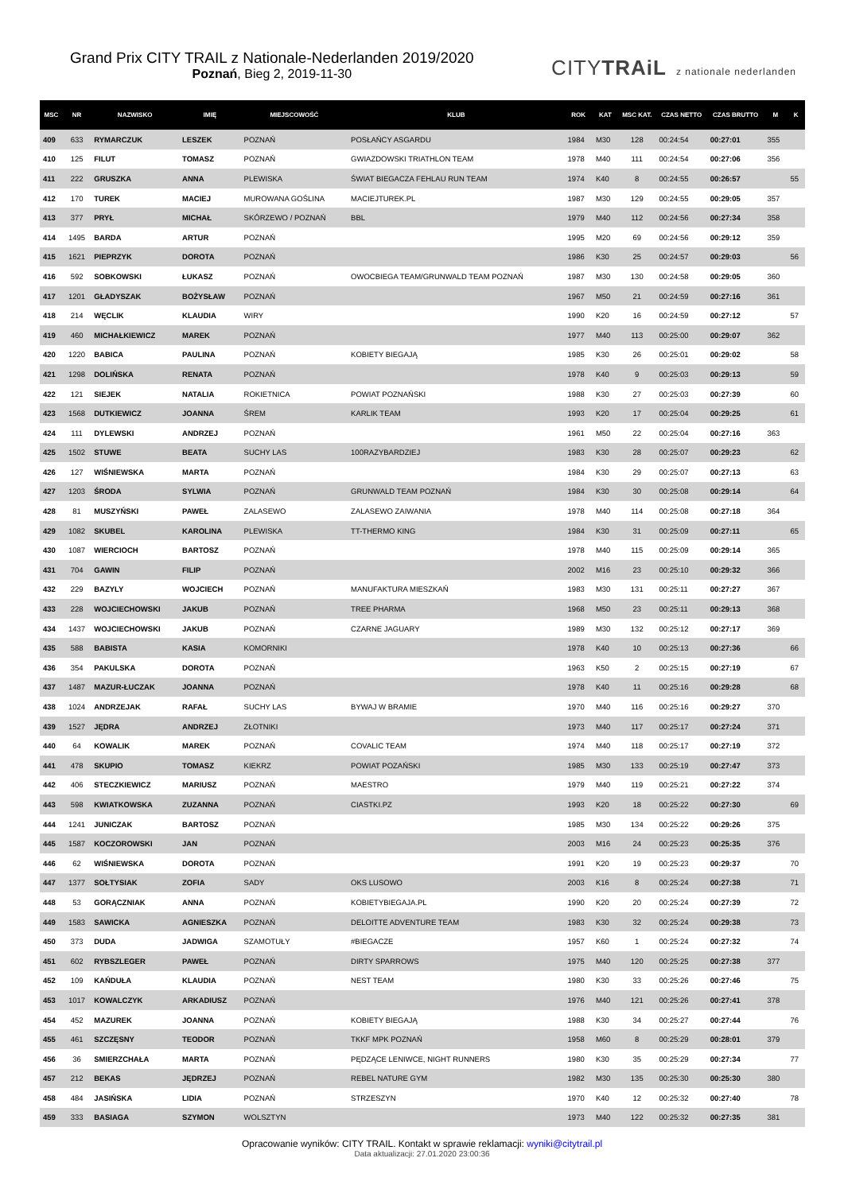Grand Prix CITY TRAIL z Nationale-Nederlanden 2019/2020
Poznań, Bieg 2, 2019-11-30
CITYTRAiL z nationale nederlanden
| MSC | NR | NAZWISKO | IMIĘ | MIEJSCOWOŚĆ | KLUB | ROK | KAT | MSC KAT. | CZAS NETTO | CZAS BRUTTO | M | K |
| --- | --- | --- | --- | --- | --- | --- | --- | --- | --- | --- | --- | --- |
| 409 | 633 | RYMARCZUK | LESZEK | POZNAŃ | POSŁAŃCY ASGARDU | 1984 | M30 | 128 | 00:24:54 | 00:27:01 | 355 | |
| 410 | 125 | FILUT | TOMASZ | POZNAŃ | GWIAZDOWSKI TRIATHLON TEAM | 1978 | M40 | 111 | 00:24:54 | 00:27:06 | 356 | |
| 411 | 222 | GRUSZKA | ANNA | PLEWISKA | ŚWIAT BIEGACZA FEHLAU RUN TEAM | 1974 | K40 | 8 | 00:24:55 | 00:26:57 | | 55 |
| 412 | 170 | TUREK | MACIEJ | MUROWANA GOŚLINA | MACIEJTUREK.PL | 1987 | M30 | 129 | 00:24:55 | 00:29:05 | 357 | |
| 413 | 377 | PRYŁ | MICHAŁ | SKÓRZEWO / POZNAŃ | BBL | 1979 | M40 | 112 | 00:24:56 | 00:27:34 | 358 | |
| 414 | 1495 | BARDA | ARTUR | POZNAŃ | | 1995 | M20 | 69 | 00:24:56 | 00:29:12 | 359 | |
| 415 | 1621 | PIEPRZYK | DOROTA | POZNAŃ | | 1986 | K30 | 25 | 00:24:57 | 00:29:03 | | 56 |
| 416 | 592 | SOBKOWSKI | ŁUKASZ | POZNAŃ | OWOCBIEGA TEAM/GRUNWALD TEAM POZNAŃ | 1987 | M30 | 130 | 00:24:58 | 00:29:05 | 360 | |
| 417 | 1201 | GŁADYSZAK | BOŻYSŁAW | POZNAŃ | | 1967 | M50 | 21 | 00:24:59 | 00:27:16 | 361 | |
| 418 | 214 | WĘCLIK | KLAUDIA | WIRY | | 1990 | K20 | 16 | 00:24:59 | 00:27:12 | | 57 |
| 419 | 460 | MICHAŁKIEWICZ | MAREK | POZNAŃ | | 1977 | M40 | 113 | 00:25:00 | 00:29:07 | 362 | |
| 420 | 1220 | BABICA | PAULINA | POZNAŃ | KOBIETY BIEGAJĄ | 1985 | K30 | 26 | 00:25:01 | 00:29:02 | | 58 |
| 421 | 1298 | DOLIŃSKA | RENATA | POZNAŃ | | 1978 | K40 | 9 | 00:25:03 | 00:29:13 | | 59 |
| 422 | 121 | SIEJEK | NATALIA | ROKIETNICA | POWIAT POZNAŃSKI | 1988 | K30 | 27 | 00:25:03 | 00:27:39 | | 60 |
| 423 | 1568 | DUTKIEWICZ | JOANNA | ŚREM | KARLIK TEAM | 1993 | K20 | 17 | 00:25:04 | 00:29:25 | | 61 |
| 424 | 111 | DYLEWSKI | ANDRZEJ | POZNAŃ | | 1961 | M50 | 22 | 00:25:04 | 00:27:16 | 363 | |
| 425 | 1502 | STUWE | BEATA | SUCHY LAS | 100RAZYBARDZIEJ | 1983 | K30 | 28 | 00:25:07 | 00:29:23 | | 62 |
| 426 | 127 | WIŚNIEWSKA | MARTA | POZNAŃ | | 1984 | K30 | 29 | 00:25:07 | 00:27:13 | | 63 |
| 427 | 1203 | ŚRODA | SYLWIA | POZNAŃ | GRUNWALD TEAM POZNAŃ | 1984 | K30 | 30 | 00:25:08 | 00:29:14 | | 64 |
| 428 | 81 | MUSZYŃSKI | PAWEŁ | ZALASEWO | ZALASEWO ZAIWANIA | 1978 | M40 | 114 | 00:25:08 | 00:27:18 | 364 | |
| 429 | 1082 | SKUBEL | KAROLINA | PLEWISKA | TT-THERMO KING | 1984 | K30 | 31 | 00:25:09 | 00:27:11 | | 65 |
| 430 | 1087 | WIERCIOCH | BARTOSZ | POZNAŃ | | 1978 | M40 | 115 | 00:25:09 | 00:29:14 | 365 | |
| 431 | 704 | GAWIN | FILIP | POZNAŃ | | 2002 | M16 | 23 | 00:25:10 | 00:29:32 | 366 | |
| 432 | 229 | BAZYLY | WOJCIECH | POZNAŃ | MANUFAKTURA MIESZKAŃ | 1983 | M30 | 131 | 00:25:11 | 00:27:27 | 367 | |
| 433 | 228 | WOJCIECHOWSKI | JAKUB | POZNAŃ | TREE PHARMA | 1968 | M50 | 23 | 00:25:11 | 00:29:13 | 368 | |
| 434 | 1437 | WOJCIECHOWSKI | JAKUB | POZNAŃ | CZARNE JAGUARY | 1989 | M30 | 132 | 00:25:12 | 00:27:17 | 369 | |
| 435 | 588 | BABISTA | KASIA | KOMORNIKI | | 1978 | K40 | 10 | 00:25:13 | 00:27:36 | | 66 |
| 436 | 354 | PAKULSKA | DOROTA | POZNAŃ | | 1963 | K50 | 2 | 00:25:15 | 00:27:19 | | 67 |
| 437 | 1487 | MAZUR-ŁUCZAK | JOANNA | POZNAŃ | | 1978 | K40 | 11 | 00:25:16 | 00:29:28 | | 68 |
| 438 | 1024 | ANDRZEJAK | RAFAŁ | SUCHY LAS | BYWAJ W BRAMIE | 1970 | M40 | 116 | 00:25:16 | 00:29:27 | 370 | |
| 439 | 1527 | JĘDRA | ANDRZEJ | ZŁOTNIKI | | 1973 | M40 | 117 | 00:25:17 | 00:27:24 | 371 | |
| 440 | 64 | KOWALIK | MAREK | POZNAŃ | COVALIC TEAM | 1974 | M40 | 118 | 00:25:17 | 00:27:19 | 372 | |
| 441 | 478 | SKUPIO | TOMASZ | KIEKRZ | POWIAT POZAŃSKI | 1985 | M30 | 133 | 00:25:19 | 00:27:47 | 373 | |
| 442 | 406 | STECZKIEWICZ | MARIUSZ | POZNAŃ | MAESTRO | 1979 | M40 | 119 | 00:25:21 | 00:27:22 | 374 | |
| 443 | 598 | KWIATKOWSKA | ZUZANNA | POZNAŃ | CIASTKI.PZ | 1993 | K20 | 18 | 00:25:22 | 00:27:30 | | 69 |
| 444 | 1241 | JUNICZAK | BARTOSZ | POZNAŃ | | 1985 | M30 | 134 | 00:25:22 | 00:29:26 | 375 | |
| 445 | 1587 | KOCZOROWSKI | JAN | POZNAŃ | | 2003 | M16 | 24 | 00:25:23 | 00:25:35 | 376 | |
| 446 | 62 | WIŚNIEWSKA | DOROTA | POZNAŃ | | 1991 | K20 | 19 | 00:25:23 | 00:29:37 | | 70 |
| 447 | 1377 | SOŁTYSIAK | ZOFIA | SADY | OKS LUSOWO | 2003 | K16 | 8 | 00:25:24 | 00:27:38 | | 71 |
| 448 | 53 | GORĄCZNIAK | ANNA | POZNAŃ | KOBIETYBIEGAJA.PL | 1990 | K20 | 20 | 00:25:24 | 00:27:39 | | 72 |
| 449 | 1583 | SAWICKA | AGNIESZKA | POZNAŃ | DELOITTE ADVENTURE TEAM | 1983 | K30 | 32 | 00:25:24 | 00:29:38 | | 73 |
| 450 | 373 | DUDA | JADWIGA | SZAMOTUŁY | #BIEGACZE | 1957 | K60 | 1 | 00:25:24 | 00:27:32 | | 74 |
| 451 | 602 | RYBSZLEGER | PAWEŁ | POZNAŃ | DIRTY SPARROWS | 1975 | M40 | 120 | 00:25:25 | 00:27:38 | 377 | |
| 452 | 109 | KAŃDUŁA | KLAUDIA | POZNAŃ | NEST TEAM | 1980 | K30 | 33 | 00:25:26 | 00:27:46 | | 75 |
| 453 | 1017 | KOWALCZYK | ARKADIUSZ | POZNAŃ | | 1976 | M40 | 121 | 00:25:26 | 00:27:41 | 378 | |
| 454 | 452 | MAZUREK | JOANNA | POZNAŃ | KOBIETY BIEGAJĄ | 1988 | K30 | 34 | 00:25:27 | 00:27:44 | | 76 |
| 455 | 461 | SZCZĘSNY | TEODOR | POZNAŃ | TKKF MPK POZNAŃ | 1958 | M60 | 8 | 00:25:29 | 00:28:01 | 379 | |
| 456 | 36 | SMIERZCHAŁA | MARTA | POZNAŃ | PĘDZĄCE LENIWCE, NIGHT RUNNERS | 1980 | K30 | 35 | 00:25:29 | 00:27:34 | | 77 |
| 457 | 212 | BEKAS | JĘDRZEJ | POZNAŃ | REBEL NATURE GYM | 1982 | M30 | 135 | 00:25:30 | 00:25:30 | 380 | |
| 458 | 484 | JASIŃSKA | LIDIA | POZNAŃ | STRZESZYN | 1970 | K40 | 12 | 00:25:32 | 00:27:40 | | 78 |
| 459 | 333 | BASIAGA | SZYMON | WOLSZTYN | | 1973 | M40 | 122 | 00:25:32 | 00:27:35 | 381 | |
Opracowanie wyników: CITY TRAIL. Kontakt w sprawie reklamacji: wyniki@citytrail.pl
Data aktualizacji: 27.01.2020 23:00:36